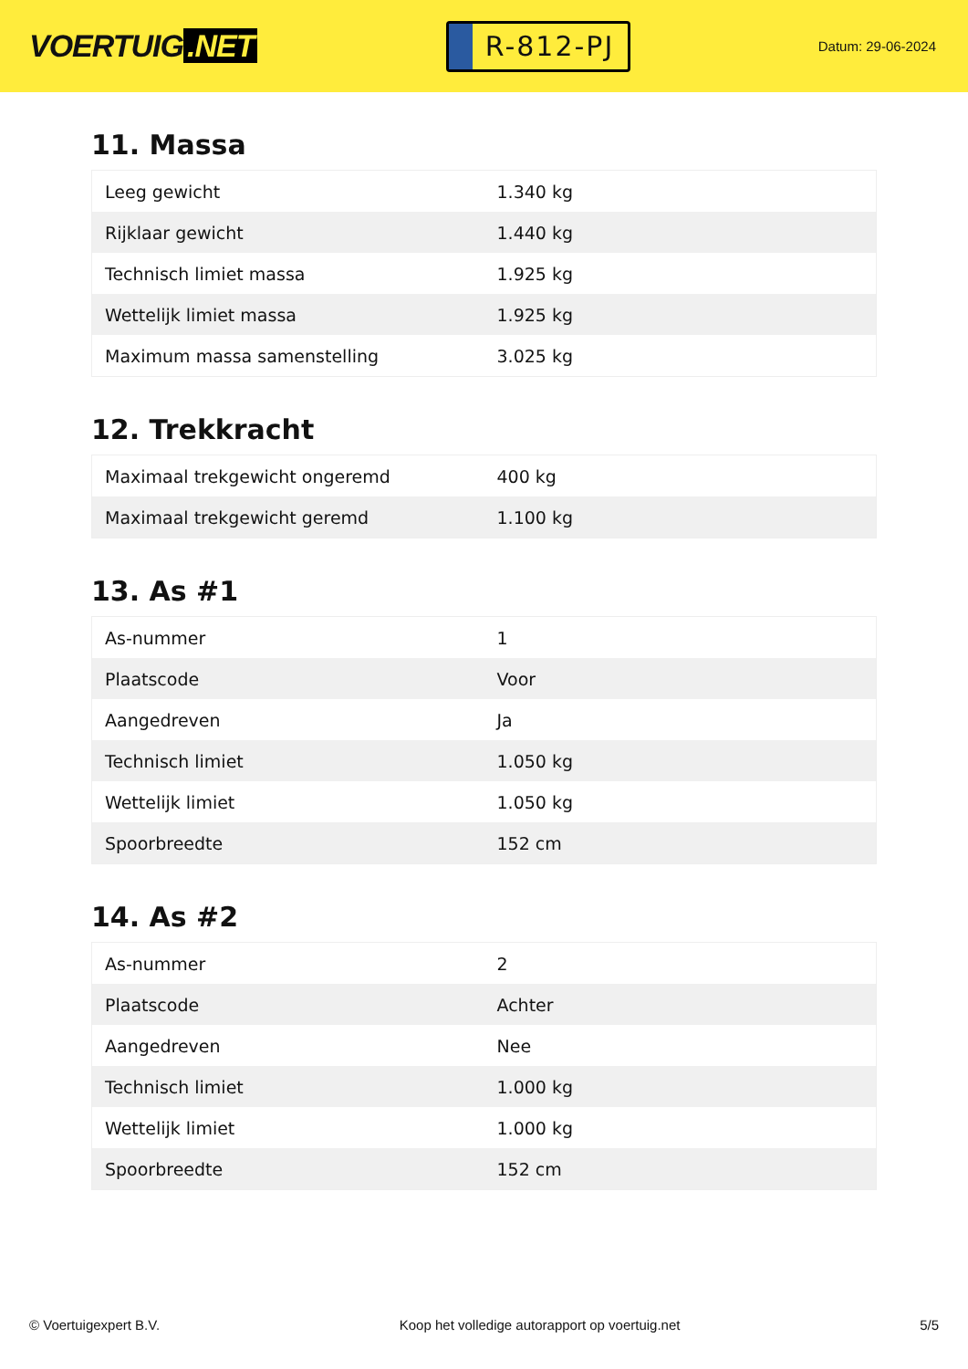VOERTUIG.NET
R-812-PJ
Datum: 29-06-2024
11. Massa
| Leeg gewicht | 1.340 kg |
| Rijklaar gewicht | 1.440 kg |
| Technisch limiet massa | 1.925 kg |
| Wettelijk limiet massa | 1.925 kg |
| Maximum massa samenstelling | 3.025 kg |
12. Trekkracht
| Maximaal trekgewicht ongeremd | 400 kg |
| Maximaal trekgewicht geremd | 1.100 kg |
13. As #1
| As-nummer | 1 |
| Plaatscode | Voor |
| Aangedreven | Ja |
| Technisch limiet | 1.050 kg |
| Wettelijk limiet | 1.050 kg |
| Spoorbreedte | 152 cm |
14. As #2
| As-nummer | 2 |
| Plaatscode | Achter |
| Aangedreven | Nee |
| Technisch limiet | 1.000 kg |
| Wettelijk limiet | 1.000 kg |
| Spoorbreedte | 152 cm |
© Voertuigexpert B.V. Koop het volledige autorapport op voertuig.net 5/5